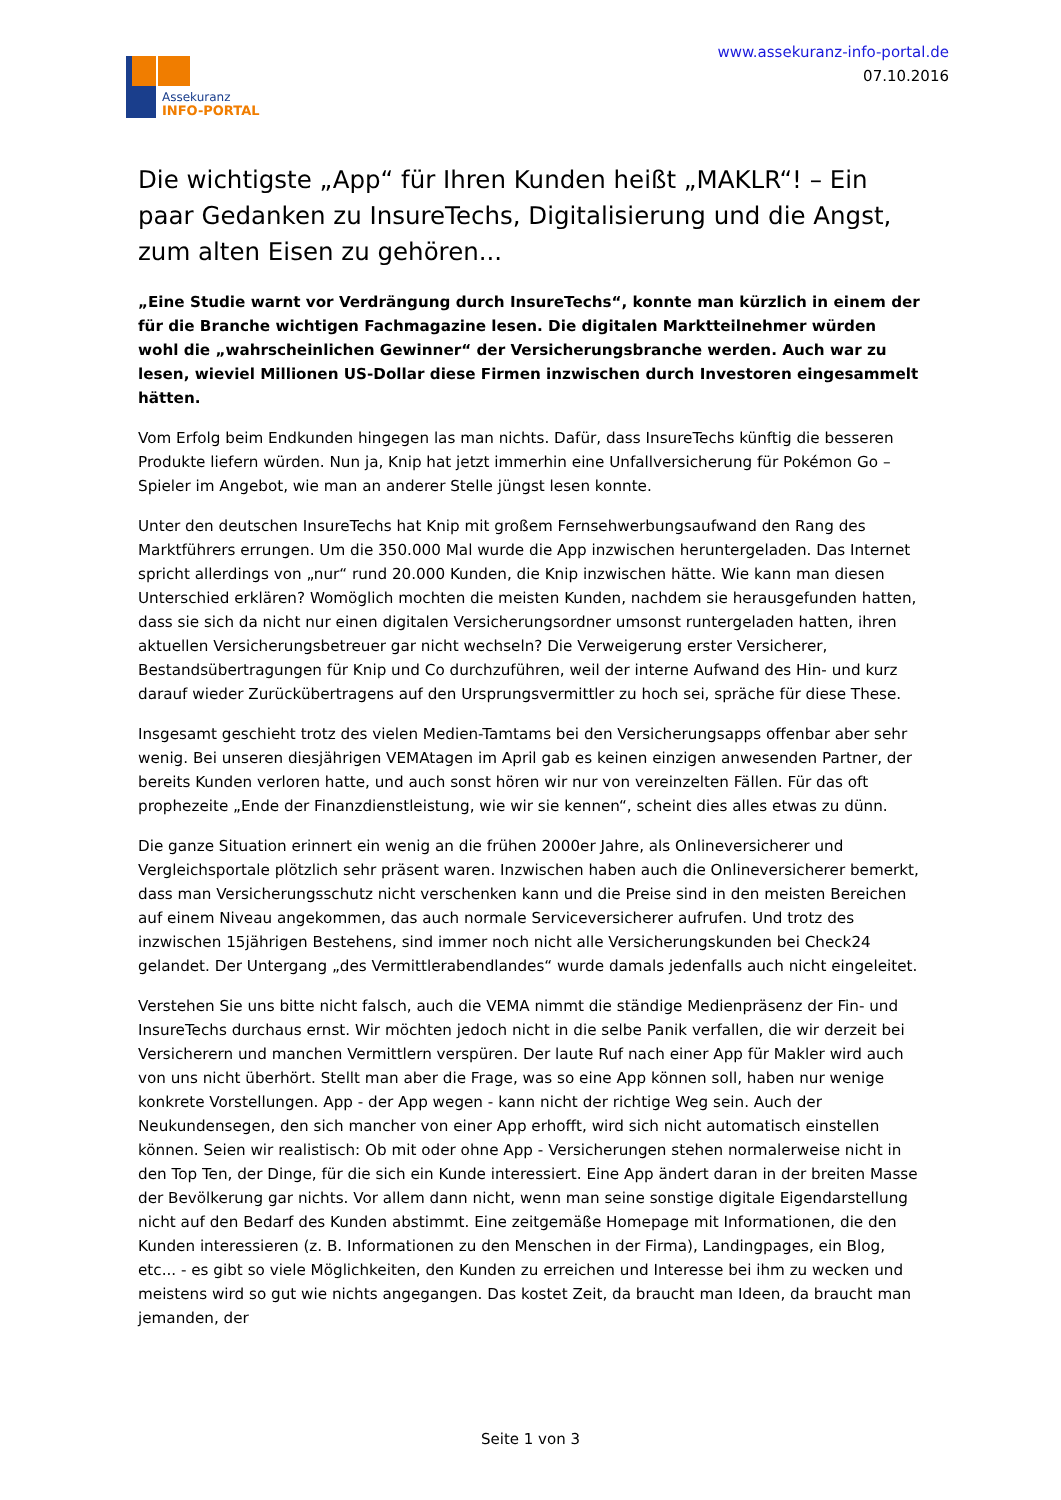Assekuranz
INFO-PORTAL
www.assekuranz-info-portal.de
07.10.2016
Die wichtigste „App“ für Ihren Kunden heißt „MAKLR“! – Ein paar Gedanken zu InsureTechs, Digitalisierung und die Angst, zum alten Eisen zu gehören...
„Eine Studie warnt vor Verdrängung durch InsureTechs“, konnte man kürzlich in einem der für die Branche wichtigen Fachmagazine lesen. Die digitalen Marktteilnehmer würden wohl die „wahrscheinlichen Gewinner“ der Versicherungsbranche werden. Auch war zu lesen, wieviel Millionen US-Dollar diese Firmen inzwischen durch Investoren eingesammelt hätten.
Vom Erfolg beim Endkunden hingegen las man nichts. Dafür, dass InsureTechs künftig die besseren Produkte liefern würden. Nun ja, Knip hat jetzt immerhin eine Unfallversicherung für Pokémon Go – Spieler im Angebot, wie man an anderer Stelle jüngst lesen konnte.
Unter den deutschen InsureTechs hat Knip mit großem Fernsehwerbungsaufwand den Rang des Marktführers errungen. Um die 350.000 Mal wurde die App inzwischen heruntergeladen. Das Internet spricht allerdings von „nur“ rund 20.000 Kunden, die Knip inzwischen hätte. Wie kann man diesen Unterschied erklären? Womöglich mochten die meisten Kunden, nachdem sie herausgefunden hatten, dass sie sich da nicht nur einen digitalen Versicherungsordner umsonst runtergeladen hatten, ihren aktuellen Versicherungsbetreuer gar nicht wechseln? Die Verweigerung erster Versicherer, Bestandsübertragungen für Knip und Co durchzuführen, weil der interne Aufwand des Hin- und kurz darauf wieder Zurückübertragens auf den Ursprungsvermittler zu hoch sei, spräche für diese These.
Insgesamt geschieht trotz des vielen Medien-Tamtams bei den Versicherungsapps offenbar aber sehr wenig. Bei unseren diesjährigen VEMAtagen im April gab es keinen einzigen anwesenden Partner, der bereits Kunden verloren hatte, und auch sonst hören wir nur von vereinzelten Fällen. Für das oft prophezeite „Ende der Finanzdienstleistung, wie wir sie kennen“, scheint dies alles etwas zu dünn.
Die ganze Situation erinnert ein wenig an die frühen 2000er Jahre, als Onlineversicherer und Vergleichsportale plötzlich sehr präsent waren. Inzwischen haben auch die Onlineversicherer bemerkt, dass man Versicherungsschutz nicht verschenken kann und die Preise sind in den meisten Bereichen auf einem Niveau angekommen, das auch normale Serviceversicherer aufrufen. Und trotz des inzwischen 15jährigen Bestehens, sind immer noch nicht alle Versicherungskunden bei Check24 gelandet. Der Untergang „des Vermittlerabendlandes“ wurde damals jedenfalls auch nicht eingeleitet.
Verstehen Sie uns bitte nicht falsch, auch die VEMA nimmt die ständige Medienpräsenz der Fin- und InsureTechs durchaus ernst. Wir möchten jedoch nicht in die selbe Panik verfallen, die wir derzeit bei Versicherern und manchen Vermittlern verspüren. Der laute Ruf nach einer App für Makler wird auch von uns nicht überhört. Stellt man aber die Frage, was so eine App können soll, haben nur wenige konkrete Vorstellungen. App - der App wegen - kann nicht der richtige Weg sein. Auch der Neukundensegen, den sich mancher von einer App erhofft, wird sich nicht automatisch einstellen können. Seien wir realistisch: Ob mit oder ohne App - Versicherungen stehen normalerweise nicht in den Top Ten, der Dinge, für die sich ein Kunde interessiert. Eine App ändert daran in der breiten Masse der Bevölkerung gar nichts. Vor allem dann nicht, wenn man seine sonstige digitale Eigendarstellung nicht auf den Bedarf des Kunden abstimmt. Eine zeitgemäße Homepage mit Informationen, die den Kunden interessieren (z. B. Informationen zu den Menschen in der Firma), Landingpages, ein Blog, etc... - es gibt so viele Möglichkeiten, den Kunden zu erreichen und Interesse bei ihm zu wecken und meistens wird so gut wie nichts angegangen. Das kostet Zeit, da braucht man Ideen, da braucht man jemanden, der
Seite 1 von 3